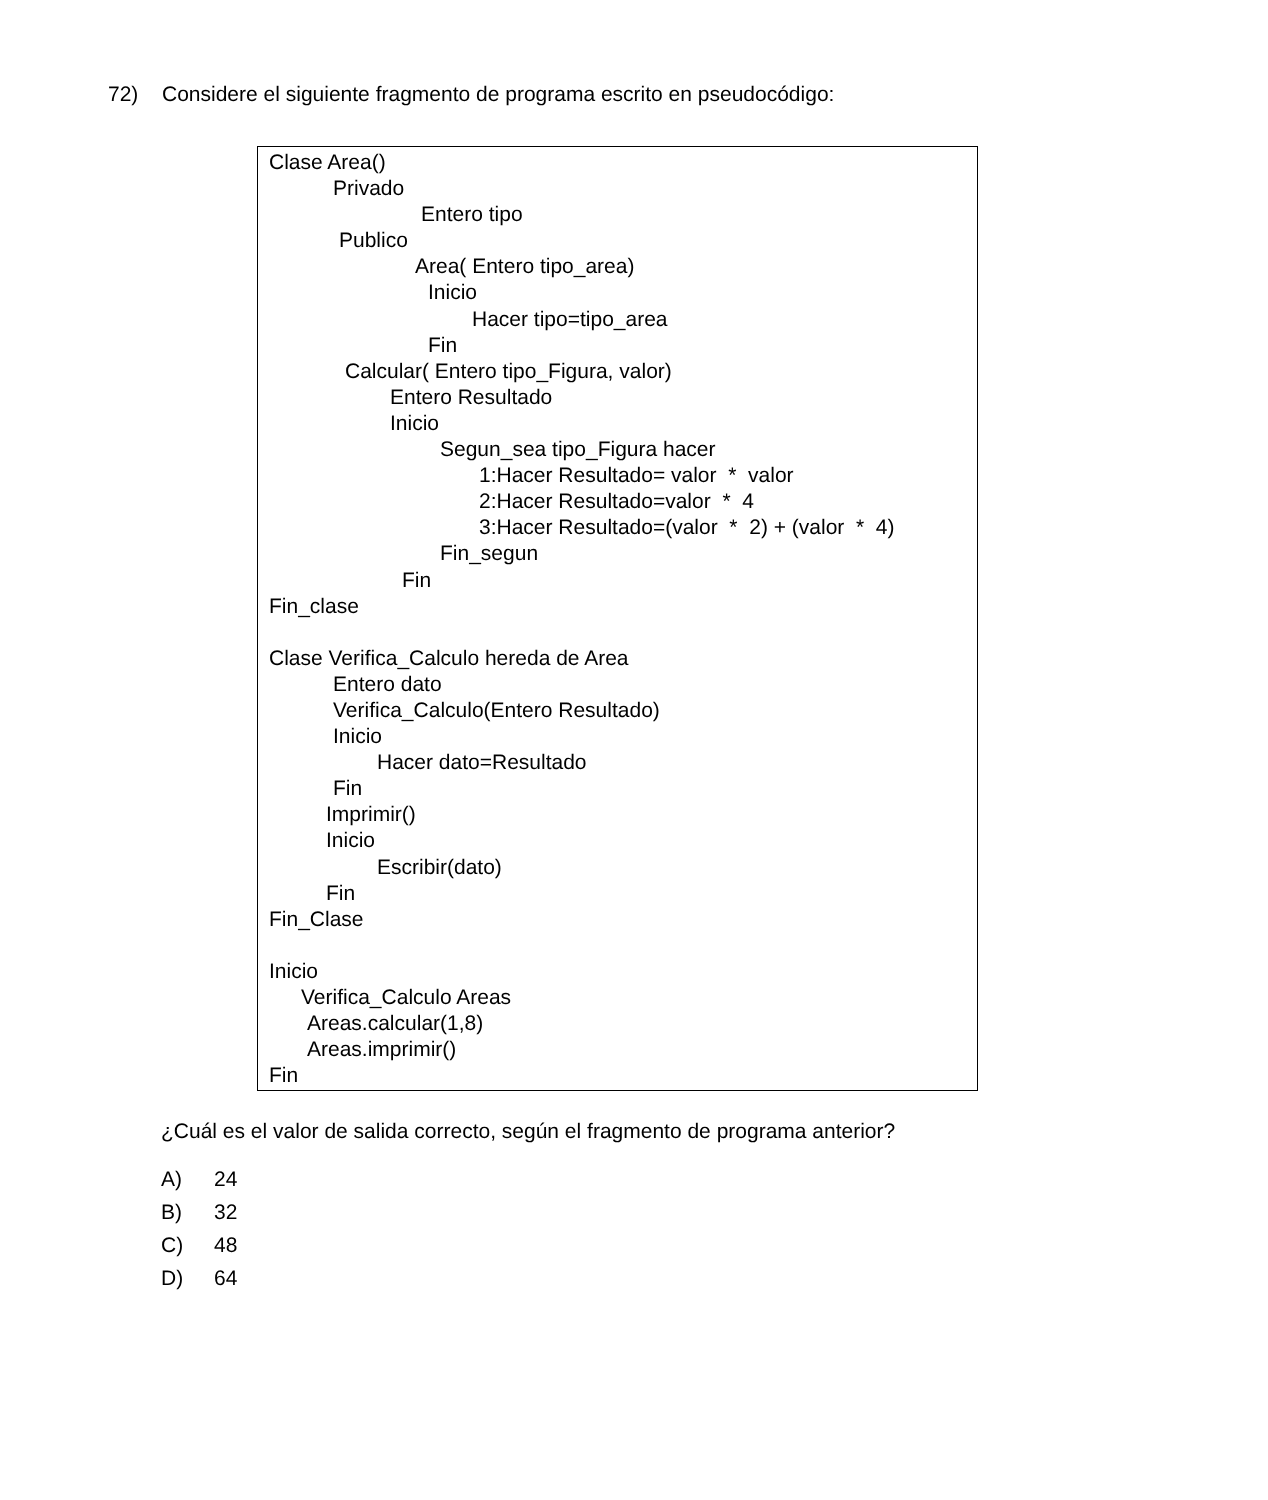72) Considere el siguiente fragmento de programa escrito en pseudocódigo:
Clase Area()
Privado
Entero tipo
Publico
Area( Entero tipo_area)
Inicio
Hacer tipo=tipo_area
Fin
Calcular( Entero tipo_Figura, valor)
Entero Resultado
Inicio
Segun_sea tipo_Figura hacer
1:Hacer Resultado= valor * valor
2:Hacer Resultado=valor * 4
3:Hacer Resultado=(valor * 2) + (valor * 4)
Fin_segun
Fin
Fin_clase
Clase Verifica_Calculo hereda de Area
Entero dato
Verifica_Calculo(Entero Resultado)
Inicio
Hacer dato=Resultado
Fin
Imprimir()
Inicio
Escribir(dato)
Fin
Fin_Clase
Inicio
Verifica_Calculo Areas
Areas.calcular(1,8)
Areas.imprimir()
Fin
¿Cuál es el valor de salida correcto, según el fragmento de programa anterior?
A) 24
B) 32
C) 48
D) 64